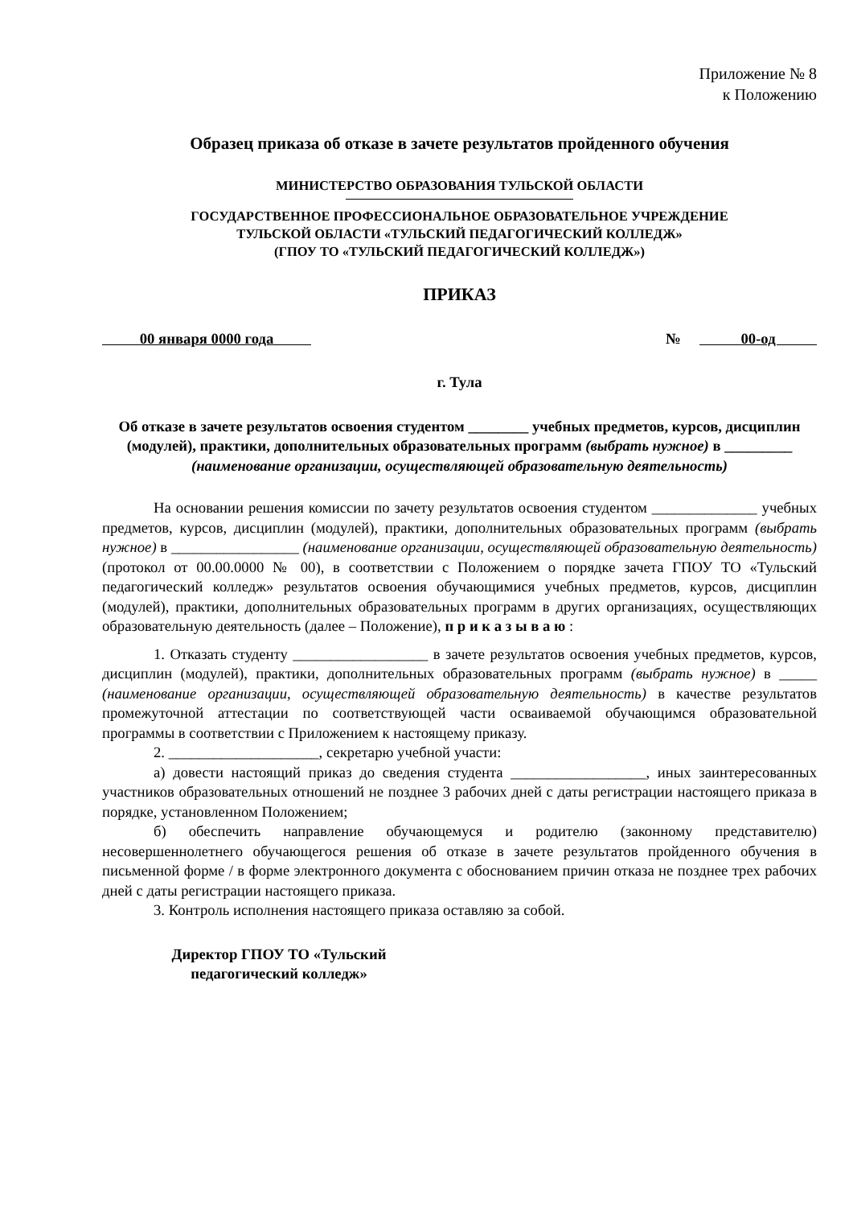Приложение № 8
к Положению
Образец приказа об отказе в зачете результатов пройденного обучения
МИНИСТЕРСТВО ОБРАЗОВАНИЯ ТУЛЬСКОЙ ОБЛАСТИ
ГОСУДАРСТВЕННОЕ ПРОФЕССИОНАЛЬНОЕ ОБРАЗОВАТЕЛЬНОЕ УЧРЕЖДЕНИЕ
ТУЛЬСКОЙ ОБЛАСТИ «ТУЛЬСКИЙ ПЕДАГОГИЧЕСКИЙ КОЛЛЕДЖ»
(ГПОУ ТО «ТУЛЬСКИЙ ПЕДАГОГИЧЕСКИЙ КОЛЛЕДЖ»)
ПРИКАЗ
00 января 0000 года № 00-од
г. Тула
Об отказе в зачете результатов освоения студентом ________ учебных предметов, курсов, дисциплин (модулей), практики, дополнительных образовательных программ (выбрать нужное) в _________ (наименование организации, осуществляющей образовательную деятельность)
На основании решения комиссии по зачету результатов освоения студентом ______________ учебных предметов, курсов, дисциплин (модулей), практики, дополнительных образовательных программ (выбрать нужное) в _________________ (наименование организации, осуществляющей образовательную деятельность) (протокол от 00.00.0000 № 00), в соответствии с Положением о порядке зачета ГПОУ ТО «Тульский педагогический колледж» результатов освоения обучающимися учебных предметов, курсов, дисциплин (модулей), практики, дополнительных образовательных программ в других организациях, осуществляющих образовательную деятельность (далее – Положение), п р и к а з ы в а ю :
1. Отказать студенту __________________ в зачете результатов освоения учебных предметов, курсов, дисциплин (модулей), практики, дополнительных образовательных программ (выбрать нужное) в _____ (наименование организации, осуществляющей образовательную деятельность) в качестве результатов промежуточной аттестации по соответствующей части осваиваемой обучающимся образовательной программы в соответствии с Приложением к настоящему приказу.
2. ____________________, секретарю учебной участи:
а) довести настоящий приказ до сведения студента __________________, иных заинтересованных участников образовательных отношений не позднее 3 рабочих дней с даты регистрации настоящего приказа в порядке, установленном Положением;
б) обеспечить направление обучающемуся и родителю (законному представителю) несовершеннолетнего обучающегося решения об отказе в зачете результатов пройденного обучения в письменной форме / в форме электронного документа с обоснованием причин отказа не позднее трех рабочих дней с даты регистрации настоящего приказа.
3. Контроль исполнения настоящего приказа оставляю за собой.
Директор ГПОУ ТО «Тульский
педагогический колледж»